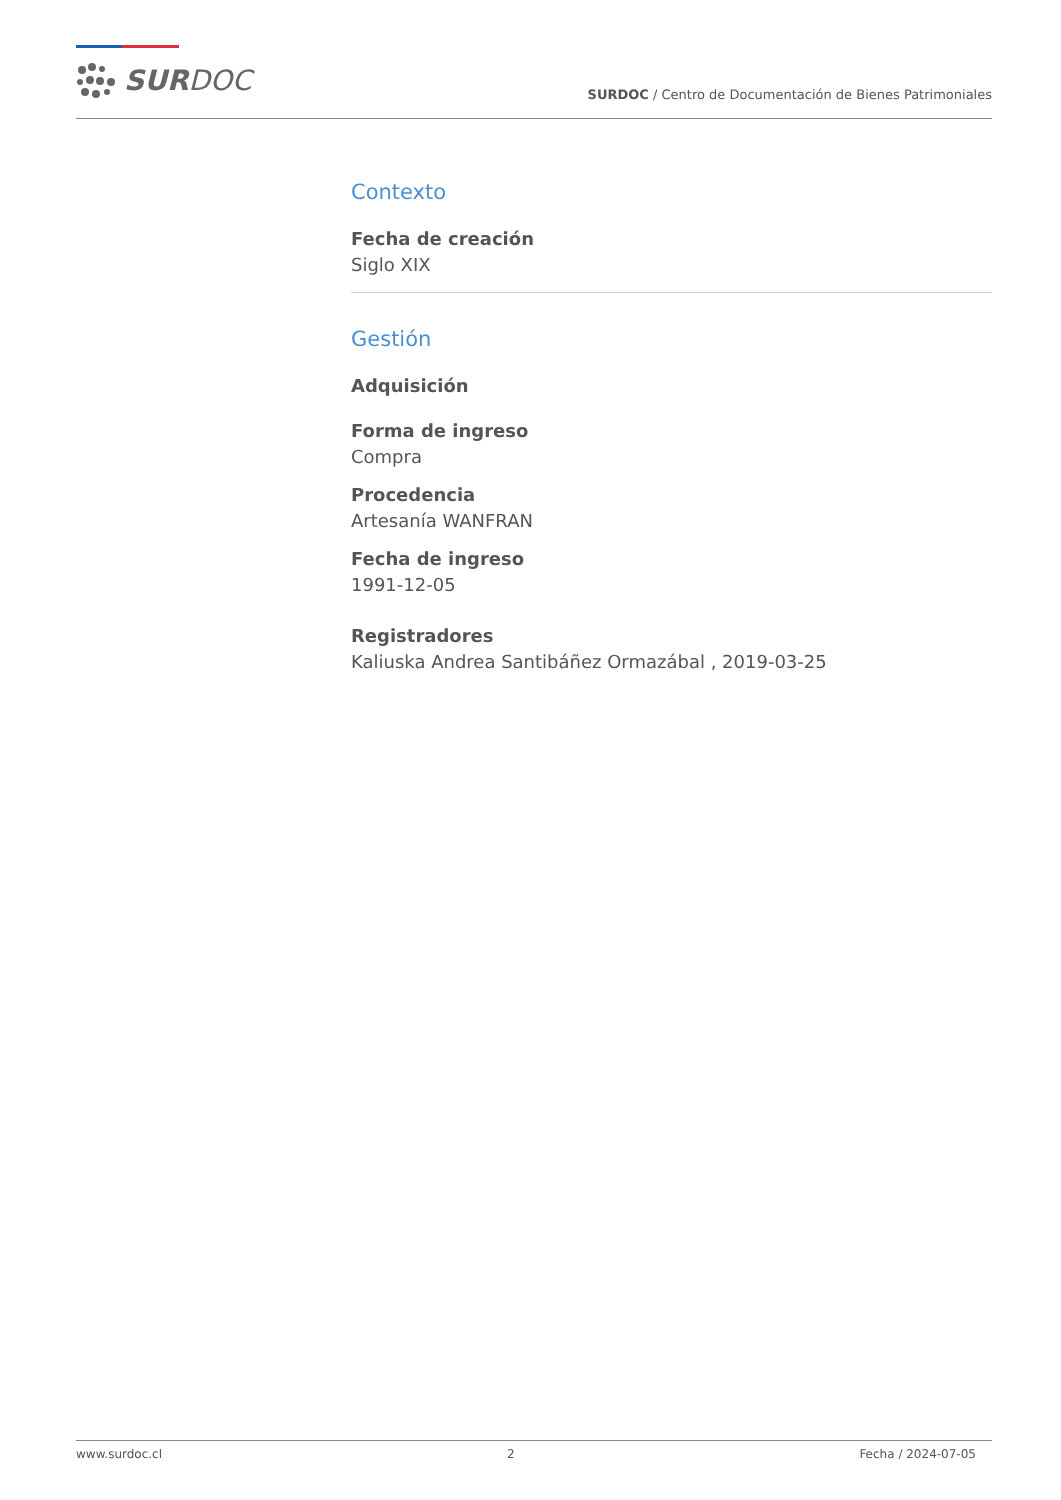SURDOC
SURDOC / Centro de Documentación de Bienes Patrimoniales
Contexto
Fecha de creación
Siglo XIX
Gestión
Adquisición
Forma de ingreso
Compra
Procedencia
Artesanía WANFRAN
Fecha de ingreso
1991-12-05
Registradores
Kaliuska Andrea Santibáñez Ormazábal , 2019-03-25
www.surdoc.cl 2 Fecha / 2024-07-05